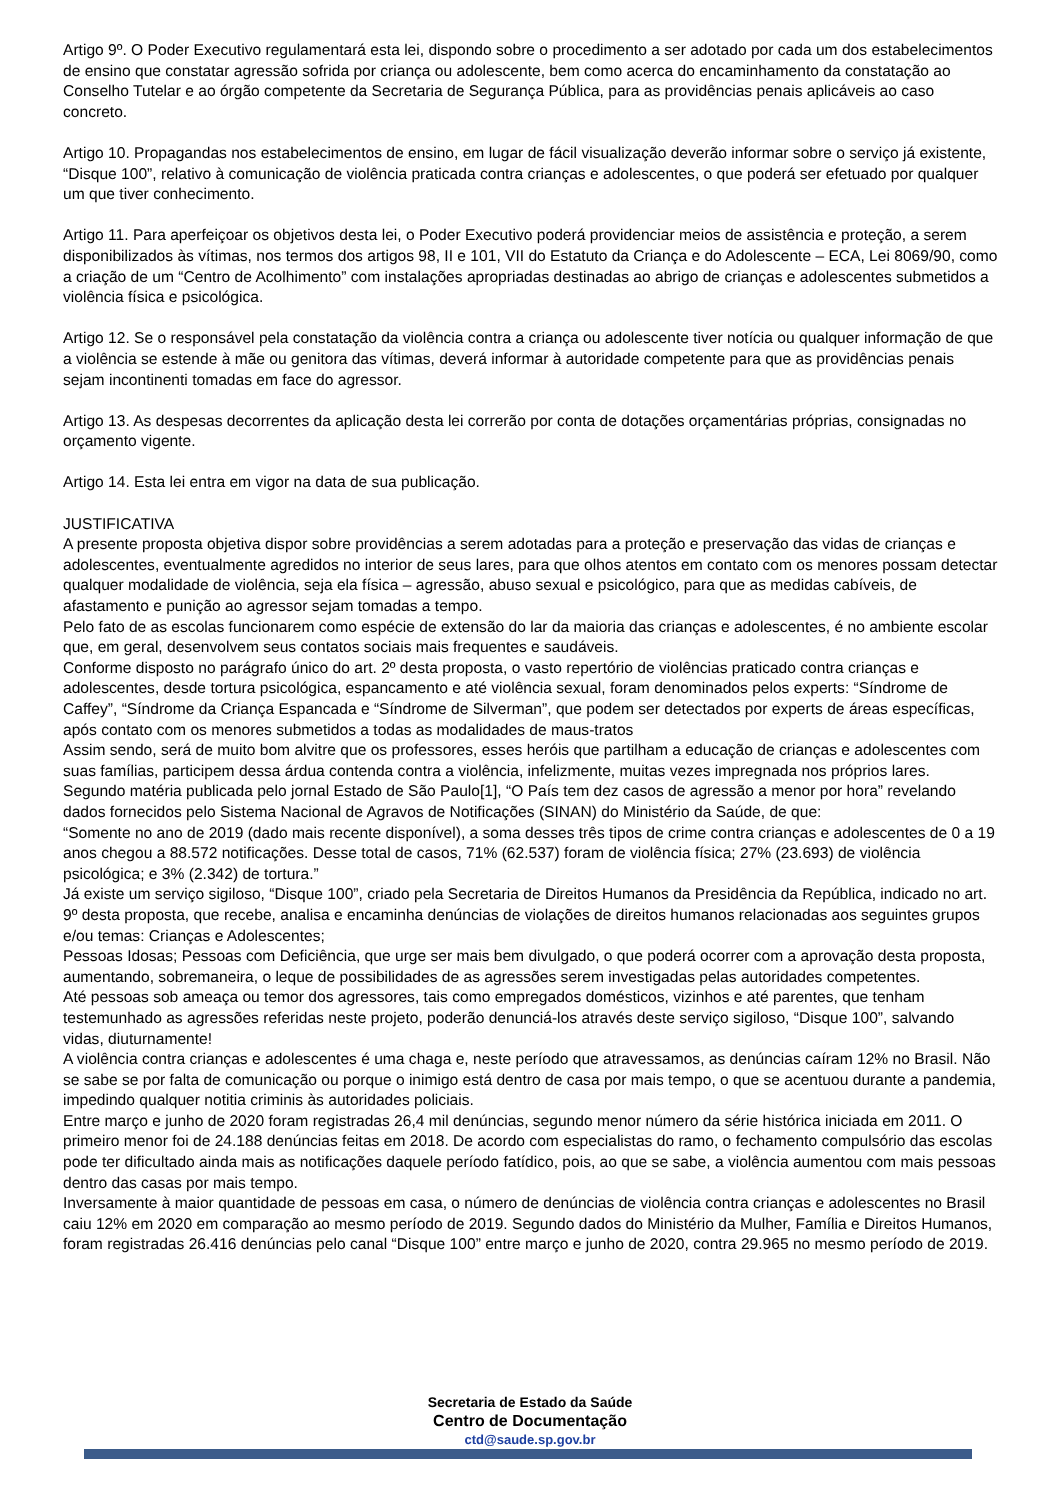Artigo 9º. O Poder Executivo regulamentará esta lei, dispondo sobre o procedimento a ser adotado por cada um dos estabelecimentos de ensino que constatar agressão sofrida por criança ou adolescente, bem como acerca do encaminhamento da constatação ao Conselho Tutelar e ao órgão competente da Secretaria de Segurança Pública, para as providências penais aplicáveis ao caso concreto.
Artigo 10. Propagandas nos estabelecimentos de ensino, em lugar de fácil visualização deverão informar sobre o serviço já existente, “Disque 100”, relativo à comunicação de violência praticada contra crianças e adolescentes, o que poderá ser efetuado por qualquer um que tiver conhecimento.
Artigo 11. Para aperfeiçoar os objetivos desta lei, o Poder Executivo poderá providenciar meios de assistência e proteção, a serem disponibilizados às vítimas, nos termos dos artigos 98, II e 101, VII do Estatuto da Criança e do Adolescente – ECA, Lei 8069/90, como a criação de um “Centro de Acolhimento” com instalações apropriadas destinadas ao abrigo de crianças e adolescentes submetidos a violência física e psicológica.
Artigo 12. Se o responsável pela constatação da violência contra a criança ou adolescente tiver notícia ou qualquer informação de que a violência se estende à mãe ou genitora das vítimas, deverá informar à autoridade competente para que as providências penais sejam incontinenti tomadas em face do agressor.
Artigo 13. As despesas decorrentes da aplicação desta lei correrão por conta de dotações orçamentárias próprias, consignadas no orçamento vigente.
Artigo 14. Esta lei entra em vigor na data de sua publicação.
JUSTIFICATIVA
A presente proposta objetiva dispor sobre providências a serem adotadas para a proteção e preservação das vidas de crianças e adolescentes, eventualmente agredidos no interior de seus lares, para que olhos atentos em contato com os menores possam detectar qualquer modalidade de violência, seja ela física – agressão, abuso sexual e psicológico, para que as medidas cabíveis, de afastamento e punição ao agressor sejam tomadas a tempo.
Pelo fato de as escolas funcionarem como espécie de extensão do lar da maioria das crianças e adolescentes, é no ambiente escolar que, em geral, desenvolvem seus contatos sociais mais frequentes e saudáveis.
Conforme disposto no parágrafo único do art. 2º desta proposta, o vasto repertório de violências praticado contra crianças e adolescentes, desde tortura psicológica, espancamento e até violência sexual, foram denominados pelos experts: “Síndrome de Caffey”, “Síndrome da Criança Espancada e “Síndrome de Silverman”, que podem ser detectados por experts de áreas específicas, após contato com os menores submetidos a todas as modalidades de maus-tratos
Assim sendo, será de muito bom alvitre que os professores, esses heróis que partilham a educação de crianças e adolescentes com suas famílias, participem dessa árdua contenda contra a violência, infelizmente, muitas vezes impregnada nos próprios lares.
Segundo matéria publicada pelo jornal Estado de São Paulo[1], “O País tem dez casos de agressão a menor por hora” revelando dados fornecidos pelo Sistema Nacional de Agravos de Notificações (SINAN) do Ministério da Saúde, de que:
“Somente no ano de 2019 (dado mais recente disponível), a soma desses três tipos de crime contra crianças e adolescentes de 0 a 19 anos chegou a 88.572 notificações. Desse total de casos, 71% (62.537) foram de violência física; 27% (23.693) de violência psicológica; e 3% (2.342) de tortura.”
Já existe um serviço sigiloso, “Disque 100”, criado pela Secretaria de Direitos Humanos da Presidência da República, indicado no art. 9º desta proposta, que recebe, analisa e encaminha denúncias de violações de direitos humanos relacionadas aos seguintes grupos e/ou temas: Crianças e Adolescentes;
Pessoas Idosas; Pessoas com Deficiência, que urge ser mais bem divulgado, o que poderá ocorrer com a aprovação desta proposta, aumentando, sobremaneira, o leque de possibilidades de as agressões serem investigadas pelas autoridades competentes.
Até pessoas sob ameaça ou temor dos agressores, tais como empregados domésticos, vizinhos e até parentes, que tenham testemunhado as agressões referidas neste projeto, poderão denunciá-los através deste serviço sigiloso, “Disque 100”, salvando vidas, diuturnamente!
A violência contra crianças e adolescentes é uma chaga e, neste período que atravessamos, as denúncias caíram 12% no Brasil. Não se sabe se por falta de comunicação ou porque o inimigo está dentro de casa por mais tempo, o que se acentuou durante a pandemia, impedindo qualquer notitia criminis às autoridades policiais.
Entre março e junho de 2020 foram registradas 26,4 mil denúncias, segundo menor número da série histórica iniciada em 2011. O primeiro menor foi de 24.188 denúncias feitas em 2018. De acordo com especialistas do ramo, o fechamento compulsório das escolas pode ter dificultado ainda mais as notificações daquele período fatídico, pois, ao que se sabe, a violência aumentou com mais pessoas dentro das casas por mais tempo.
Inversamente à maior quantidade de pessoas em casa, o número de denúncias de violência contra crianças e adolescentes no Brasil caiu 12% em 2020 em comparação ao mesmo período de 2019. Segundo dados do Ministério da Mulher, Família e Direitos Humanos, foram registradas 26.416 denúncias pelo canal “Disque 100” entre março e junho de 2020, contra 29.965 no mesmo período de 2019.
Secretaria de Estado da Saúde
Centro de Documentação
ctd@saude.sp.gov.br